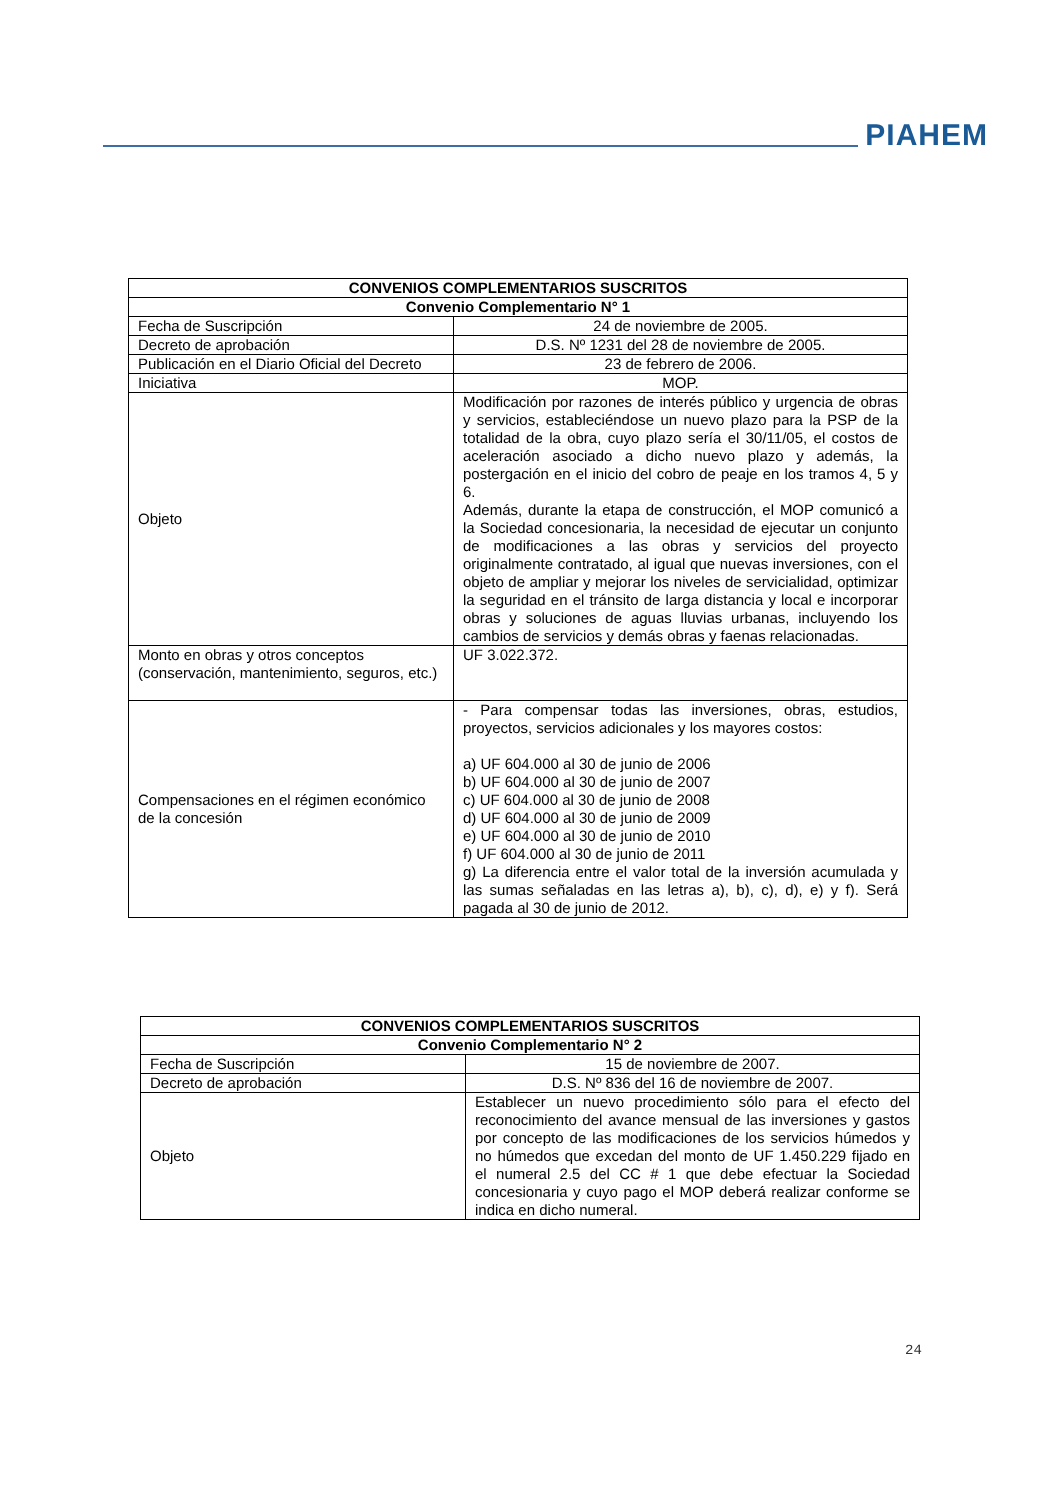PIAHEM
| CONVENIOS COMPLEMENTARIOS SUSCRITOS | |
| --- | --- |
| Convenio Complementario N° 1 | |
| Fecha de Suscripción | 24 de noviembre de 2005. |
| Decreto de aprobación | D.S. Nº 1231 del 28 de noviembre de 2005. |
| Publicación en el Diario Oficial del Decreto | 23 de febrero de 2006. |
| Iniciativa | MOP. |
| Objeto | Modificación por razones de interés público y urgencia de obras y servicios, estableciéndose un nuevo plazo para la PSP de la totalidad de la obra, cuyo plazo sería el 30/11/05, el costos de aceleración asociado a dicho nuevo plazo y además, la postergación en el inicio del cobro de peaje en los tramos 4, 5 y 6. Además, durante la etapa de construcción, el MOP comunicó a la Sociedad concesionaria, la necesidad de ejecutar un conjunto de modificaciones a las obras y servicios del proyecto originalmente contratado, al igual que nuevas inversiones, con el objeto de ampliar y mejorar los niveles de servicialidad, optimizar la seguridad en el tránsito de larga distancia y local e incorporar obras y soluciones de aguas lluvias urbanas, incluyendo los cambios de servicios y demás obras y faenas relacionadas. |
| Monto en obras y otros conceptos (conservación, mantenimiento, seguros, etc.) | UF 3.022.372. |
| Compensaciones en el régimen económico de la concesión | - Para compensar todas las inversiones, obras, estudios, proyectos, servicios adicionales y los mayores costos: a) UF 604.000 al 30 de junio de 2006 b) UF 604.000 al 30 de junio de 2007 c) UF 604.000 al 30 de junio de 2008 d) UF 604.000 al 30 de junio de 2009 e) UF 604.000 al 30 de junio de 2010 f) UF 604.000 al 30 de junio de 2011 g) La diferencia entre el valor total de la inversión acumulada y las sumas señaladas en las letras a), b), c), d), e) y f). Será pagada al 30 de junio de 2012. |
| CONVENIOS COMPLEMENTARIOS SUSCRITOS | |
| --- | --- |
| Convenio Complementario N° 2 | |
| Fecha de Suscripción | 15 de noviembre de 2007. |
| Decreto de aprobación | D.S. Nº 836 del 16 de noviembre de 2007. |
| Objeto | Establecer un nuevo procedimiento sólo para el efecto del reconocimiento del avance mensual de las inversiones y gastos por concepto de las modificaciones de los servicios húmedos y no húmedos que excedan del monto de UF 1.450.229 fijado en el numeral 2.5 del CC # 1 que debe efectuar la Sociedad concesionaria y cuyo pago el MOP deberá realizar conforme se indica en dicho numeral. |
24